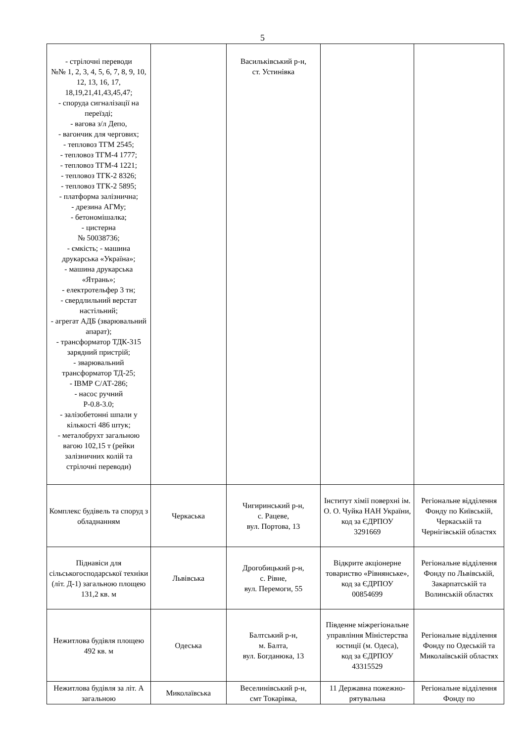5
| - стрілочні переводи №№ 1, 2, 3, 4, 5, 6, 7, 8, 9, 10, 12, 13, 16, 17, 18,19,21,41,43,45,47; - споруда сигналізації на переїзді; - вагова з/л Депо, - вагончик для чергових; - тепловоз ТГМ 2545; - тепловоз ТГМ-4 1777; - тепловоз ТГМ-4 1221; - тепловоз ТГК-2 8326; - тепловоз ТГК-2 5895; - платформа залізнична; - дрезина АГМу; - бетономішалка; - цистерна № 50038736; - ємкість; - машина друкарська «Україна»; - машина друкарська «Ятрань»; - електротельфер 3 тн; - свердлильний верстат настільний; - агрегат АДБ (зварювальний апарат); - трансформатор ТДК-315 зарядний пристрій; - зварювальний трансформатор ТД-25; - ІВМР С/АТ-286; - насос ручний Р-0.8-3.0; - залізобетонні шпали у кількості 486 штук; - металобрухт загальною вагою 102,15 т (рейки залізничних колій та стрілочні переводи) | | Васильківський р-н, ст. Устинівка | | |
| Комплекс будівель та споруд з обладнанням | Черкаська | Чигиринський р-н, с. Рацеве, вул. Портова, 13 | Інститут хімії поверхні ім. О. О. Чуйка НАН України, код за ЄДРПОУ 3291669 | Регіональне відділення Фонду по Київській, Черкаській та Чернігівській областях |
| Піднавіси для сільськогосподарської техніки (літ. Д-1) загальною площею 131,2 кв. м | Львівська | Дрогобицький р-н, с. Рівне, вул. Перемоги, 55 | Відкрите акціонерне товариство «Рівнянське», код за ЄДРПОУ 00854699 | Регіональне відділення Фонду по Львівській, Закарпатській та Волинській областях |
| Нежитлова будівля площею 492 кв. м | Одеська | Балтський р-н, м. Балта, вул. Богданюка, 13 | Південне міжрегіональне управління Міністерства юстиції (м. Одеса), код за ЄДРПОУ 43315529 | Регіональне відділення Фонду по Одеській та Миколаївській областях |
| Нежитлова будівля за літ. А загальною | Миколаївська | Веселинівський р-н, смт Токарівка, | 11 Державна пожежно-рятувальна | Регіональне відділення Фонду по |